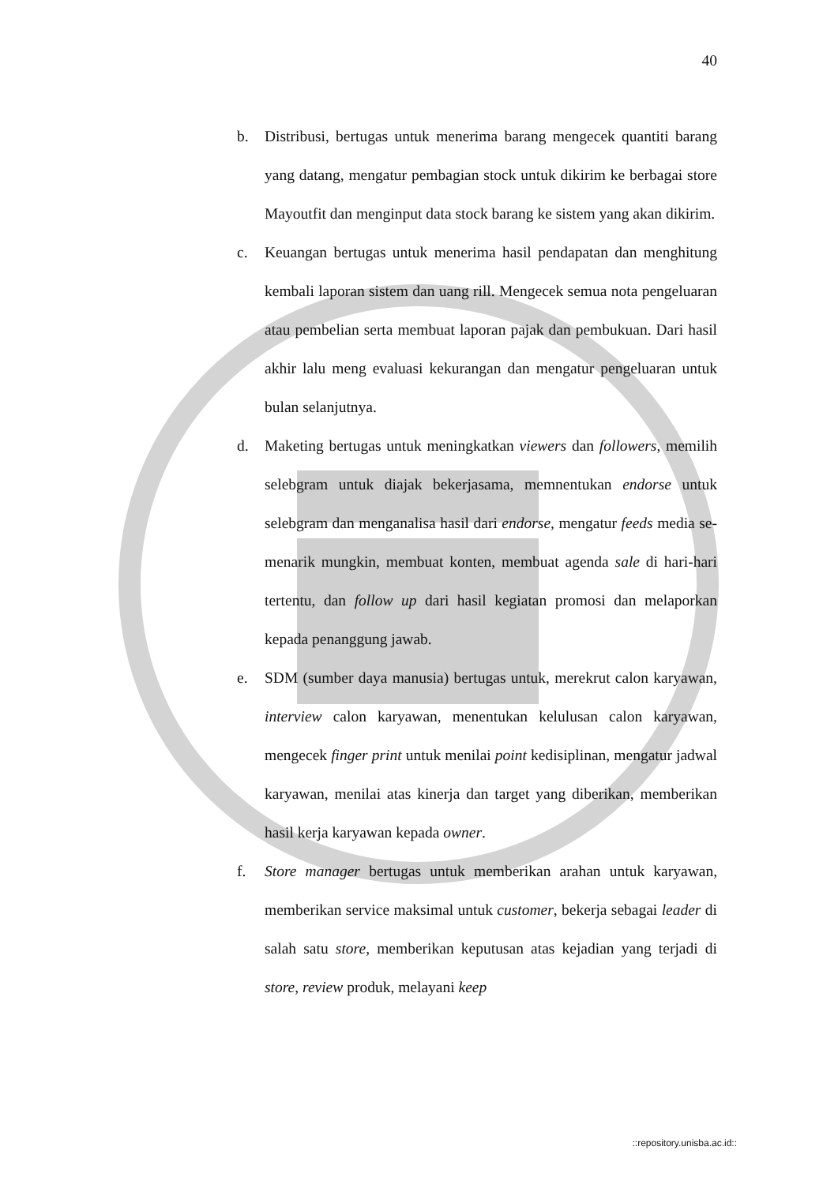40
b. Distribusi, bertugas untuk menerima barang mengecek quantiti barang yang datang, mengatur pembagian stock untuk dikirim ke berbagai store Mayoutfit dan menginput data stock barang ke sistem yang akan dikirim.
c. Keuangan bertugas untuk menerima hasil pendapatan dan menghitung kembali laporan sistem dan uang rill. Mengecek semua nota pengeluaran atau pembelian serta membuat laporan pajak dan pembukuan. Dari hasil akhir lalu meng evaluasi kekurangan dan mengatur pengeluaran untuk bulan selanjutnya.
d. Maketing bertugas untuk meningkatkan viewers dan followers, memilih selebgram untuk diajak bekerjasama, memnentukan endorse untuk selebgram dan menganalisa hasil dari endorse, mengatur feeds media se-menarik mungkin, membuat konten, membuat agenda sale di hari-hari tertentu, dan follow up dari hasil kegiatan promosi dan melaporkan kepada penanggung jawab.
e. SDM (sumber daya manusia) bertugas untuk, merekrut calon karyawan, interview calon karyawan, menentukan kelulusan calon karyawan, mengecek finger print untuk menilai point kedisiplinan, mengatur jadwal karyawan, menilai atas kinerja dan target yang diberikan, memberikan hasil kerja karyawan kepada owner.
f. Store manager bertugas untuk memberikan arahan untuk karyawan, memberikan service maksimal untuk customer, bekerja sebagai leader di salah satu store, memberikan keputusan atas kejadian yang terjadi di store, review produk, melayani keep
::repository.unisba.ac.id::